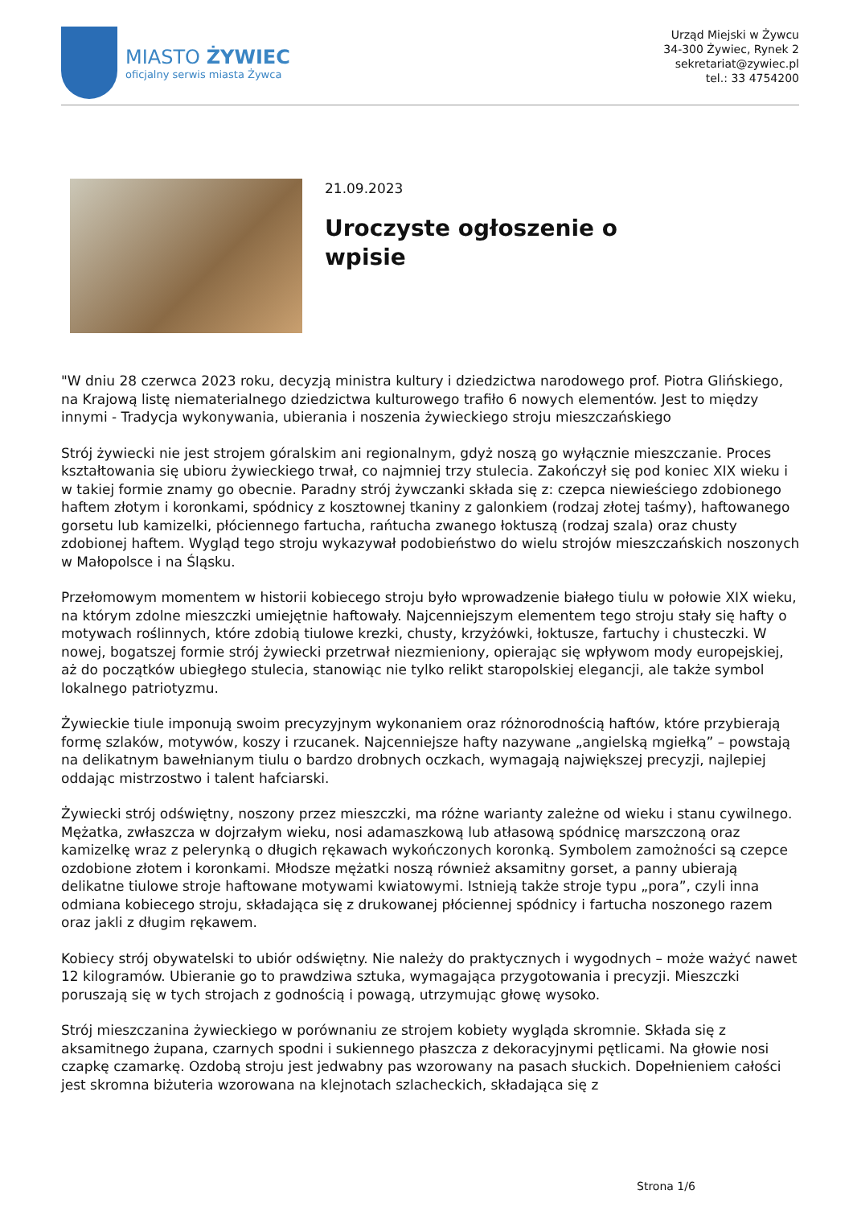MIASTO ŻYWIEC
oficjalny serwis miasta Żywca
Urząd Miejski w Żywcu
34-300 Żywiec, Rynek 2
sekretariat@zywiec.pl
tel.: 33 4754200
21.09.2023
Uroczyste ogłoszenie o wpisie
"W dniu 28 czerwca 2023 roku, decyzją ministra kultury i dziedzictwa narodowego prof. Piotra Glińskiego, na Krajową listę niematerialnego dziedzictwa kulturowego trafiło 6 nowych elementów. Jest to między innymi - Tradycja wykonywania, ubierania i noszenia żywieckiego stroju mieszczańskiego
Strój żywiecki nie jest strojem góralskim ani regionalnym, gdyż noszą go wyłącznie mieszczanie. Proces kształtowania się ubioru żywieckiego trwał, co najmniej trzy stulecia. Zakończył się pod koniec XIX wieku i w takiej formie znamy go obecnie. Paradny strój żywczanki składa się z: czepca niewieściego zdobionego haftem złotym i koronkami, spódnicy z kosztownej tkaniny z galonkiem (rodzaj złotej taśmy), haftowanego gorsetu lub kamizelki, płóciennego fartucha, rańtucha zwanego łoktuszą (rodzaj szala) oraz chusty zdobionej haftem. Wygląd tego stroju wykazywał podobieństwo do wielu strojów mieszczańskich noszonych w Małopolsce i na Śląsku.
Przełomowym momentem w historii kobiecego stroju było wprowadzenie białego tiulu w połowie XIX wieku, na którym zdolne mieszczki umiejętnie haftowały. Najcenniejszym elementem tego stroju stały się hafty o motywach roślinnych, które zdobią tiulowe krezki, chusty, krzyżówki, łoktusze, fartuchy i chusteczki. W nowej, bogatszej formie strój żywiecki przetrwał niezmieniony, opierając się wpływom mody europejskiej, aż do początków ubiegłego stulecia, stanowiąc nie tylko relikt staropolskiej elegancji, ale także symbol lokalnego patriotyzmu.
Żywieckie tiule imponują swoim precyzyjnym wykonaniem oraz różnorodnością haftów, które przybierają formę szlaków, motywów, koszy i rzucanek. Najcenniejsze hafty nazywane „angielską mgiełką” – powstają na delikatnym bawełnianym tiulu o bardzo drobnych oczkach, wymagają największej precyzji, najlepiej oddając mistrzostwo i talent hafciarski.
Żywiecki strój odświętny, noszony przez mieszczki, ma różne warianty zależne od wieku i stanu cywilnego. Mężatka, zwłaszcza w dojrzałym wieku, nosi adamaszkową lub atłasową spódnicę marszczoną oraz kamizelkę wraz z pelerynką o długich rękawach wykończonych koronką. Symbolem zamożności są czepce ozdobione złotem i koronkami. Młodsze mężatki noszą również aksamitny gorset, a panny ubierają delikatne tiulowe stroje haftowane motywami kwiatowymi. Istnieją także stroje typu „pora”, czyli inna odmiana kobiecego stroju, składająca się z drukowanej płóciennej spódnicy i fartucha noszonego razem oraz jakli z długim rękawem.
Kobiecy strój obywatelski to ubiór odświętny. Nie należy do praktycznych i wygodnych – może ważyć nawet 12 kilogramów. Ubieranie go to prawdziwa sztuka, wymagająca przygotowania i precyzji. Mieszczki poruszają się w tych strojach z godnością i powagą, utrzymując głowę wysoko.
Strój mieszczanina żywieckiego w porównaniu ze strojem kobiety wygląda skromnie. Składa się z aksamitnego żupana, czarnych spodni i sukiennego płaszcza z dekoracyjnymi pętlicami. Na głowie nosi czapkę czamarkę. Ozdobą stroju jest jedwabny pas wzorowany na pasach słuckich. Dopełnieniem całości jest skromna biżuteria wzorowana na klejnotach szlacheckich, składająca się z
Strona 1/6